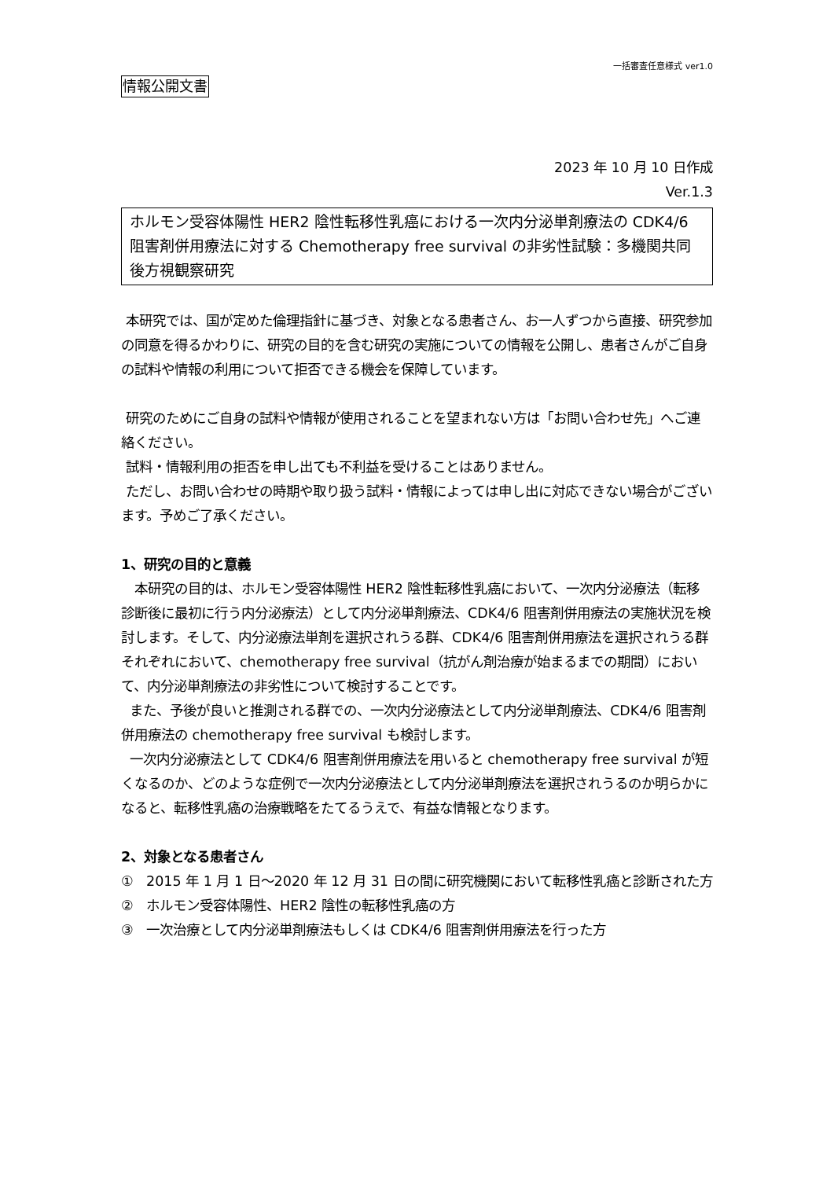一括審査任意様式 ver1.0
情報公開文書
2023 年 10 月 10 日作成
Ver.1.3
ホルモン受容体陽性 HER2 陰性転移性乳癌における一次内分泌単剤療法の CDK4/6 阻害剤併用療法に対する Chemotherapy free survival の非劣性試験：多機関共同後方視観察研究
本研究では、国が定めた倫理指針に基づき、対象となる患者さん、お一人ずつから直接、研究参加の同意を得るかわりに、研究の目的を含む研究の実施についての情報を公開し、患者さんがご自身の試料や情報の利用について拒否できる機会を保障しています。
研究のためにご自身の試料や情報が使用されることを望まれない方は「お問い合わせ先」へご連絡ください。
試料・情報利用の拒否を申し出ても不利益を受けることはありません。
ただし、お問い合わせの時期や取り扱う試料・情報によっては申し出に対応できない場合がございます。予めご了承ください。
1、研究の目的と意義
本研究の目的は、ホルモン受容体陽性 HER2 陰性転移性乳癌において、一次内分泌療法（転移診断後に最初に行う内分泌療法）として内分泌単剤療法、CDK4/6 阻害剤併用療法の実施状況を検討します。そして、内分泌療法単剤を選択されうる群、CDK4/6 阻害剤併用療法を選択されうる群それぞれにおいて、chemotherapy free survival（抗がん剤治療が始まるまでの期間）において、内分泌単剤療法の非劣性について検討することです。
また、予後が良いと推測される群での、一次内分泌療法として内分泌単剤療法、CDK4/6 阻害剤併用療法の chemotherapy free survival も検討します。
一次内分泌療法として CDK4/6 阻害剤併用療法を用いると chemotherapy free survival が短くなるのか、どのような症例で一次内分泌療法として内分泌単剤療法を選択されうるのか明らかになると、転移性乳癌の治療戦略をたてるうえで、有益な情報となります。
2、対象となる患者さん
① 2015 年 1 月 1 日～2020 年 12 月 31 日の間に研究機関において転移性乳癌と診断された方
② ホルモン受容体陽性、HER2 陰性の転移性乳癌の方
③ 一次治療として内分泌単剤療法もしくは CDK4/6 阻害剤併用療法を行った方